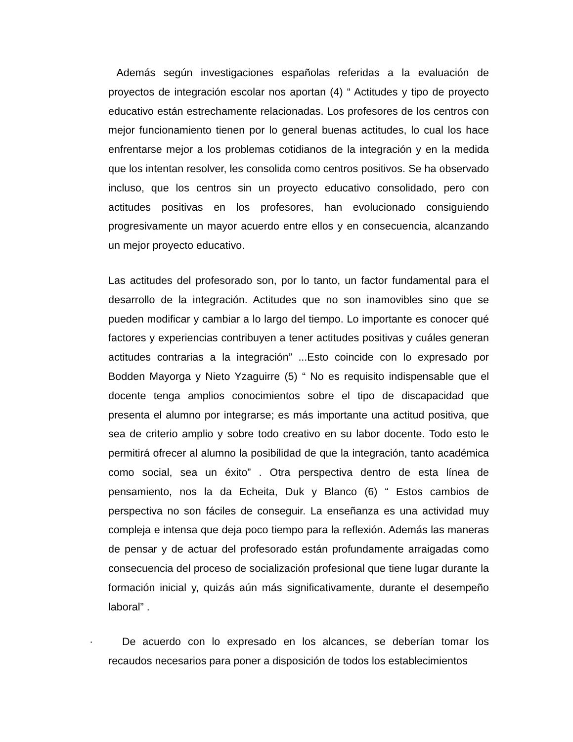Además según investigaciones españolas referidas a la evaluación de proyectos de integración escolar nos aportan (4) “ Actitudes y tipo de proyecto educativo están estrechamente relacionadas. Los profesores de los centros con mejor funcionamiento tienen por lo general buenas actitudes, lo cual los hace enfrentarse mejor a los problemas cotidianos de la integración y en la medida que los intentan resolver, les consolida como centros positivos. Se ha observado incluso, que los centros sin un proyecto educativo consolidado, pero con actitudes positivas en los profesores, han evolucionado consiguiendo progresivamente un mayor acuerdo entre ellos y en consecuencia, alcanzando un mejor proyecto educativo.
Las actitudes del profesorado son, por lo tanto, un factor fundamental para el desarrollo de la integración. Actitudes que no son inamovibles sino que se pueden modificar y cambiar a lo largo del tiempo. Lo importante es conocer qué factores y experiencias contribuyen a tener actitudes positivas y cuáles generan actitudes contrarias a la integración” ...Esto coincide con lo expresado por Bodden Mayorga y Nieto Yzaguirre (5) “ No es requisito indispensable que el docente tenga amplios conocimientos sobre el tipo de discapacidad que presenta el alumno por integrarse; es más importante una actitud positiva, que sea de criterio amplio y sobre todo creativo en su labor docente. Todo esto le permitirá ofrecer al alumno la posibilidad de que la integración, tanto académica como social, sea un éxito” . Otra perspectiva dentro de esta línea de pensamiento, nos la da Echeita, Duk y Blanco (6) “ Estos cambios de perspectiva no son fáciles de conseguir. La enseñanza es una actividad muy compleja e intensa que deja poco tiempo para la reflexión. Además las maneras de pensar y de actuar del profesorado están profundamente arraigadas como consecuencia del proceso de socialización profesional que tiene lugar durante la formación inicial y, quizás aún más significativamente, durante el desempeño laboral” .
· De acuerdo con lo expresado en los alcances, se deberían tomar los recaudos necesarios para poner a disposición de todos los establecimientos